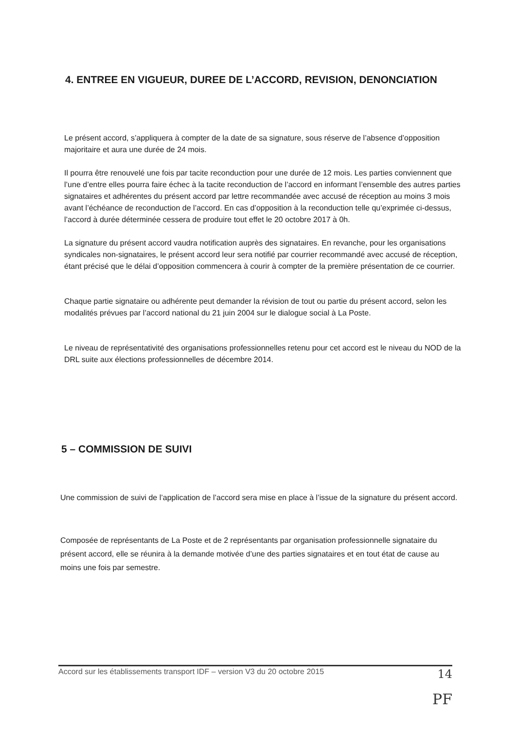4. ENTREE EN VIGUEUR, DUREE DE L’ACCORD, REVISION, DENONCIATION
Le présent accord, s’appliquera à compter de la date de sa signature, sous réserve de l’absence d’opposition majoritaire et aura une durée de 24 mois.
Il pourra être renouvelé une fois par tacite reconduction pour une durée de 12 mois. Les parties conviennent que l’une d’entre elles pourra faire échec à la tacite reconduction de l’accord en informant l’ensemble des autres parties signataires et adhérentes du présent accord par lettre recommandée avec accusé de réception au moins 3 mois avant l’échéance de reconduction de l’accord. En cas d’opposition à la reconduction telle qu’exprimée ci-dessus, l’accord à durée déterminée cessera de produire tout effet le 20 octobre 2017 à 0h.
La signature du présent accord vaudra notification auprès des signataires. En revanche, pour les organisations syndicales non-signataires, le présent accord leur sera notifié par courrier recommandé avec accusé de réception, étant précisé que le délai d’opposition commencera à courir à compter de la première présentation de ce courrier.
Chaque partie signataire ou adhérente peut demander la révision de tout ou partie du présent accord, selon les modalités prévues par l’accord national du 21 juin 2004 sur le dialogue social à La Poste.
Le niveau de représentativité des organisations professionnelles retenu pour cet accord est le niveau du NOD de la DRL suite aux élections professionnelles de décembre 2014.
5 – COMMISSION DE SUIVI
Une commission de suivi de l’application de l’accord sera mise en place à l’issue de la signature du présent accord.
Composée de représentants de La Poste et de 2 représentants par organisation professionnelle signataire du présent accord, elle se réunira à la demande motivée d’une des parties signataires et en tout état de cause au moins une fois par semestre.
Accord sur les établissements transport IDF – version V3 du 20 octobre 2015 14
PF